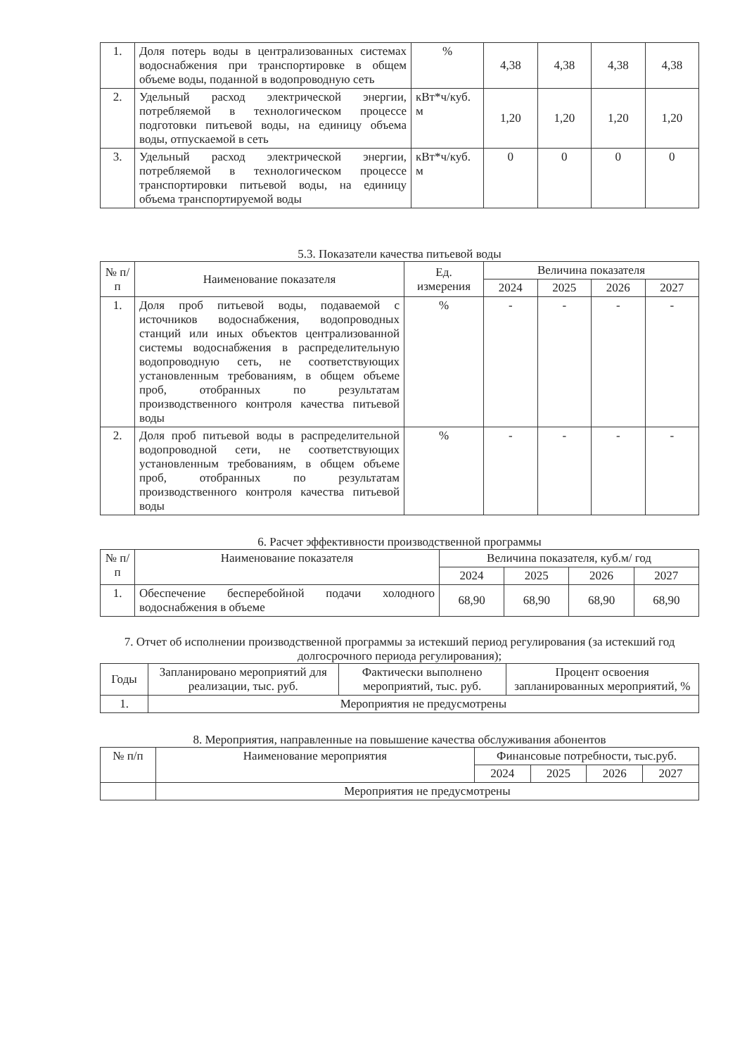| 1. | Доля потерь воды в централизованных системах водоснабжения при транспортировке в общем объеме воды, поданной в водопроводную сеть | % | 4,38 | 4,38 | 4,38 | 4,38 |
| 2. | Удельный расход электрической энергии, потребляемой в технологическом процессе подготовки питьевой воды, на единицу объема воды, отпускаемой в сеть | кВт*ч/куб. м | 1,20 | 1,20 | 1,20 | 1,20 |
| 3. | Удельный расход электрической энергии, потребляемой в технологическом процессе транспортировки питьевой воды, на единицу объема транспортируемой воды | кВт*ч/куб. м | 0 | 0 | 0 | 0 |
5.3. Показатели качества питьевой воды
| № п/п | Наименование показателя | Ед. измерения | Величина показателя | | | |
| --- | --- | --- | --- | --- | --- | --- |
| | | | 2024 | 2025 | 2026 | 2027 |
| 1. | Доля проб питьевой воды, подаваемой с источников водоснабжения, водопроводных станций или иных объектов централизованной системы водоснабжения в распределительную водопроводную сеть, не соответствующих установленным требованиям, в общем объеме проб, отобранных по результатам производственного контроля качества питьевой воды | % | - | - | - | - |
| 2. | Доля проб питьевой воды в распределительной водопроводной сети, не соответствующих установленным требованиям, в общем объеме проб, отобранных по результатам производственного контроля качества питьевой воды | % | - | - | - | - |
6. Расчет эффективности производственной программы
| № п/п | Наименование показателя | Величина показателя, куб.м/ год | | | |
| --- | --- | --- | --- | --- | --- |
| | | 2024 | 2025 | 2026 | 2027 |
| 1. | Обеспечение бесперебойной подачи холодного водоснабжения в объеме | 68,90 | 68,90 | 68,90 | 68,90 |
7. Отчет об исполнении производственной программы за истекший период регулирования (за истекший год долгосрочного периода регулирования);
| Годы | Запланировано мероприятий для реализации, тыс. руб. | Фактически выполнено мероприятий, тыс. руб. | Процент освоения запланированных мероприятий, % |
| --- | --- | --- | --- |
| 1. | Мероприятия не предусмотрены | | |
8. Мероприятия, направленные на повышение качества обслуживания абонентов
| № п/п | Наименование мероприятия | Финансовые потребности, тыс.руб. | | | |
| --- | --- | --- | --- | --- | --- |
| | | 2024 | 2025 | 2026 | 2027 |
| | Мероприятия не предусмотрены | | | | |